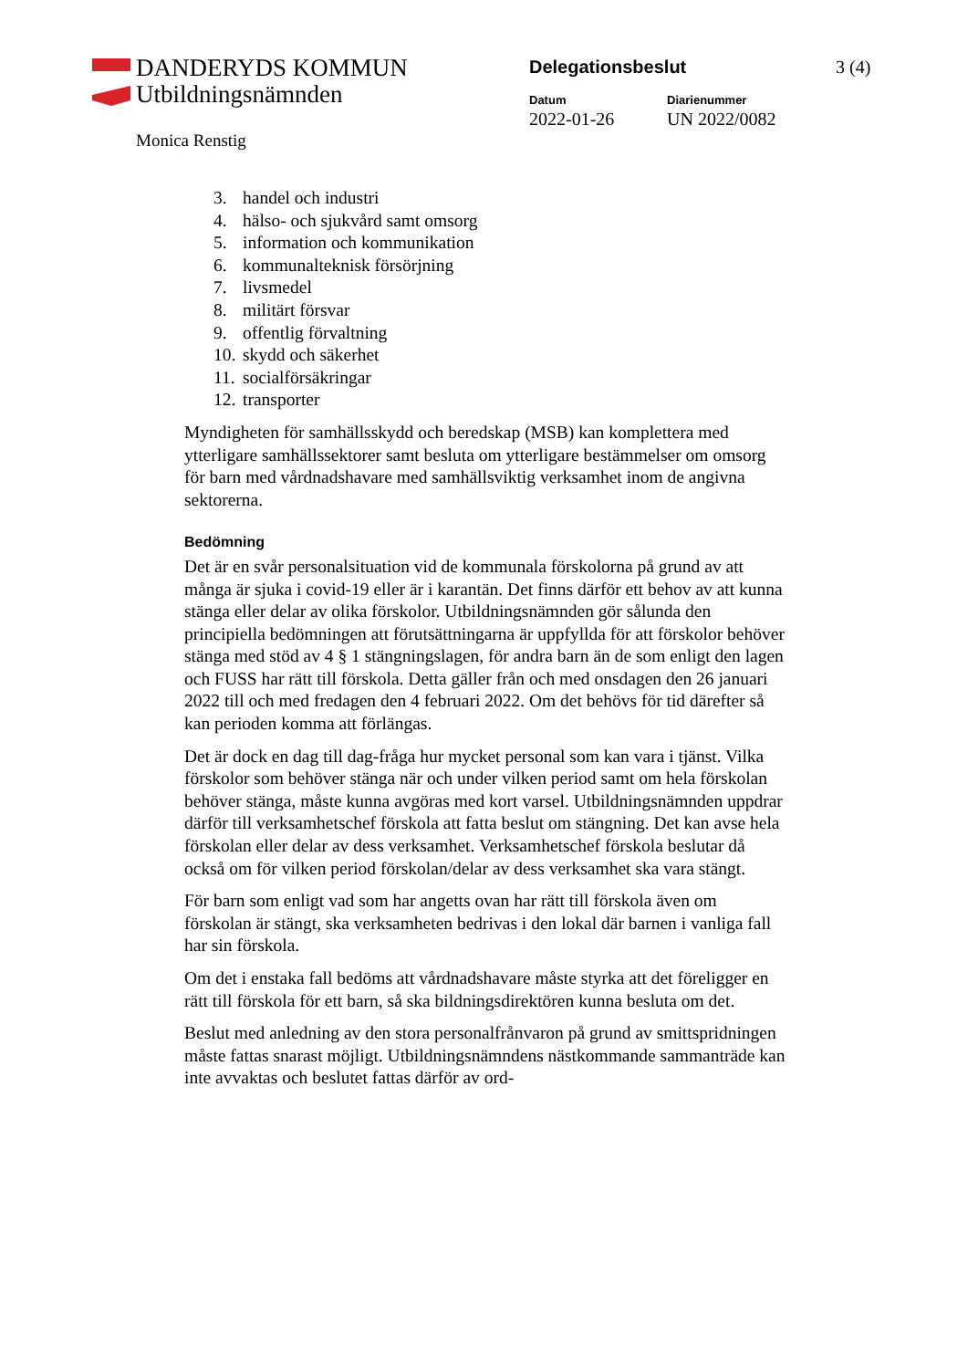DANDERYDS KOMMUN
Utbildningsnämnden
Monica Renstig
Delegationsbeslut 3 (4)
Datum
2022-01-26
Diarienummer
UN 2022/0082
3. handel och industri
4. hälso- och sjukvård samt omsorg
5. information och kommunikation
6. kommunalteknisk försörjning
7. livsmedel
8. militärt försvar
9. offentlig förvaltning
10. skydd och säkerhet
11. socialförsäkringar
12. transporter
Myndigheten för samhällsskydd och beredskap (MSB) kan komplettera med ytterligare samhällssektorer samt besluta om ytterligare bestämmelser om omsorg för barn med vårdnadshavare med samhällsviktig verksamhet inom de angivna sektorerna.
Bedömning
Det är en svår personalsituation vid de kommunala förskolorna på grund av att många är sjuka i covid-19 eller är i karantän. Det finns därför ett behov av att kunna stänga eller delar av olika förskolor. Utbildningsnämnden gör sålunda den principiella bedömningen att förutsättningarna är uppfyllda för att förskolor behöver stänga med stöd av 4 § 1 stängningslagen, för andra barn än de som enligt den lagen och FUSS har rätt till förskola. Detta gäller från och med onsdagen den 26 januari 2022 till och med fredagen den 4 februari 2022. Om det behövs för tid därefter så kan perioden komma att förlängas.
Det är dock en dag till dag-fråga hur mycket personal som kan vara i tjänst. Vilka förskolor som behöver stänga när och under vilken period samt om hela förskolan behöver stänga, måste kunna avgöras med kort varsel. Utbildningsnämnden uppdrar därför till verksamhetschef förskola att fatta beslut om stängning. Det kan avse hela förskolan eller delar av dess verksamhet. Verksamhetschef förskola beslutar då också om för vilken period förskolan/delar av dess verksamhet ska vara stängt.
För barn som enligt vad som har angetts ovan har rätt till förskola även om förskolan är stängt, ska verksamheten bedrivas i den lokal där barnen i vanliga fall har sin förskola.
Om det i enstaka fall bedöms att vårdnadshavare måste styrka att det föreligger en rätt till förskola för ett barn, så ska bildningsdirektören kunna besluta om det.
Beslut med anledning av den stora personalfrånvaron på grund av smittspridningen måste fattas snarast möjligt. Utbildningsnämndens nästkommande sammanträde kan inte avvaktas och beslutet fattas därför av ord-